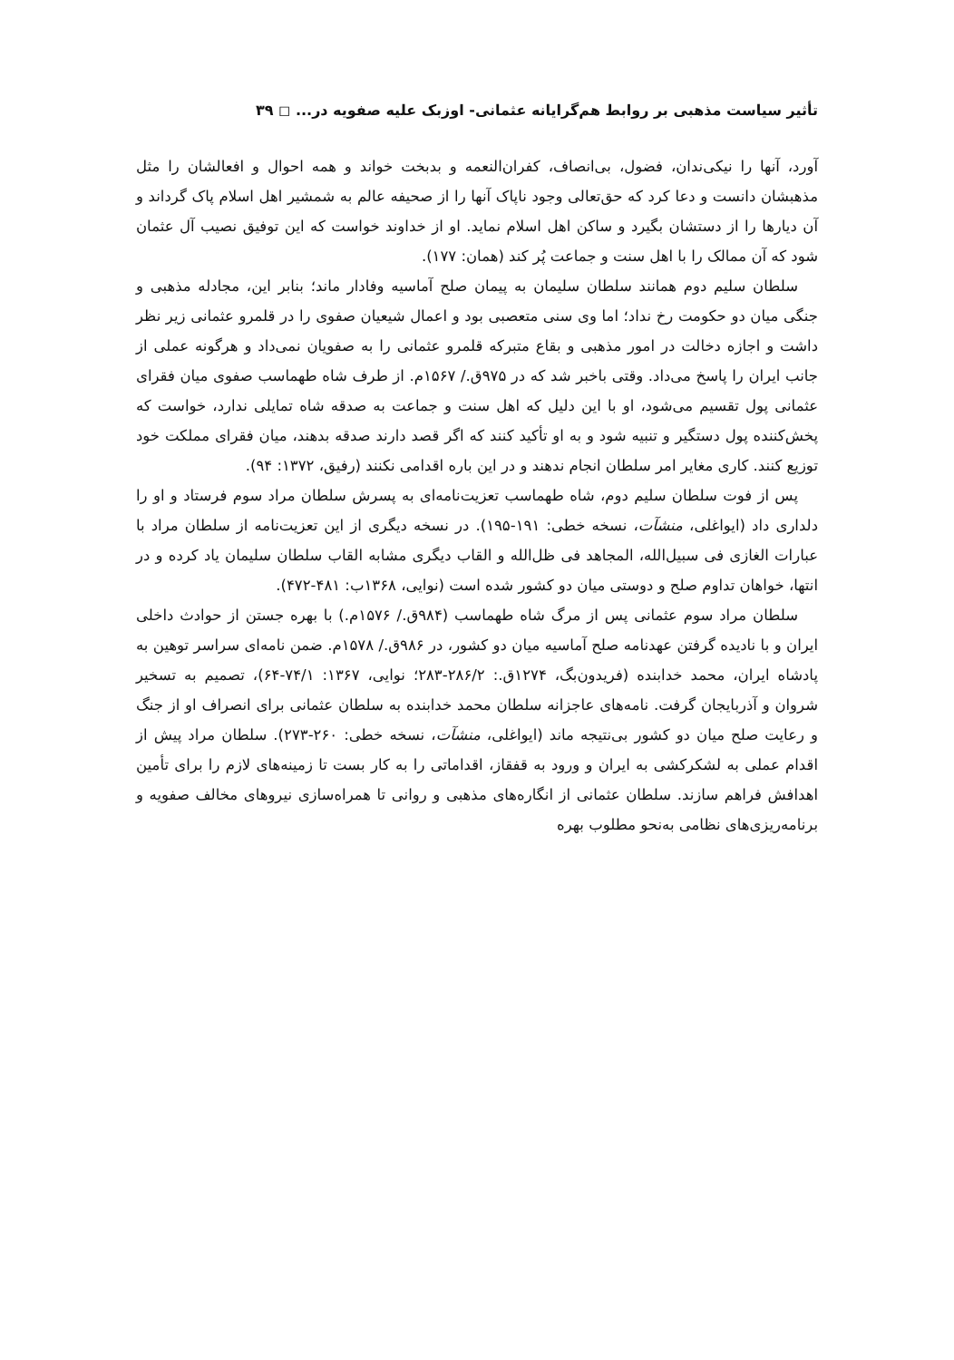تأثیر سیاست مذهبی بر روابط هم‌گرایانه عثمانی- اوزبک علیه صفویه در... ◻ ۳۹
آورد، آنها را نیکی‌ندان، فضول، بی‌انصاف، کفران‌النعمه و بدبخت خواند و همه احوال و افعالشان را مثل مذهبشان دانست و دعا کرد که حق‌تعالی وجود ناپاک آنها را از صحیفه عالم به شمشیر اهل اسلام پاک گرداند و آن دیارها را از دستشان بگیرد و ساکن اهل اسلام نماید. او از خداوند خواست که این توفیق نصیب آل عثمان شود که آن ممالک را با اهل سنت و جماعت پُر کند (همان: ۱۷۷).
سلطان سلیم دوم همانند سلطان سلیمان به پیمان صلح آماسیه وفادار ماند؛ بنابر این، مجادله مذهبی و جنگی میان دو حکومت رخ نداد؛ اما وی سنی متعصبی بود و اعمال شیعیان صفوی را در قلمرو عثمانی زیر نظر داشت و اجازه دخالت در امور مذهبی و بقاع متبرکه قلمرو عثمانی را به صفویان نمی‌داد و هرگونه عملی از جانب ایران را پاسخ می‌داد. وقتی باخبر شد که در ۹۷۵ق./ ۱۵۶۷م. از طرف شاه طهماسب صفوی میان فقرای عثمانی پول تقسیم می‌شود، او با این دلیل که اهل سنت و جماعت به صدقه شاه تمایلی ندارد، خواست که پخش‌کننده پول دستگیر و تنبیه شود و به او تأکید کنند که اگر قصد دارند صدقه بدهند، میان فقرای مملکت خود توزیع کنند. کاری مغایر امر سلطان انجام ندهند و در این باره اقدامی نکنند (رفیق، ۱۳۷۲: ۹۴).
پس از فوت سلطان سلیم دوم، شاه طهماسب تعزیت‌نامه‌ای به پسرش سلطان مراد سوم فرستاد و او را دلداری داد (ایواغلی، منشآت، نسخه خطی: ۱۹۱-۱۹۵). در نسخه دیگری از این تعزیت‌نامه از سلطان مراد با عبارات الغازی فی سبیل‌الله، المجاهد فی ظل‌الله و القاب دیگری مشابه القاب سلطان سلیمان یاد کرده و در انتها، خواهان تداوم صلح و دوستی میان دو کشور شده است (نوایی، ۱۳۶۸ب: ۴۸۱-۴۷۲).
سلطان مراد سوم عثمانی پس از مرگ شاه طهماسب (۹۸۴ق./ ۱۵۷۶م.) با بهره جستن از حوادث داخلی ایران و با نادیده گرفتن عهدنامه صلح آماسیه میان دو کشور، در ۹۸۶ق./ ۱۵۷۸م. ضمن نامه‌ای سراسر توهین به پادشاه ایران، محمد خدابنده (فریدون‌بگ، ۱۲۷۴ق.: ۲۸۶/۲-۲۸۳؛ نوایی، ۱۳۶۷: ۷۴/۱-۶۴)، تصمیم به تسخیر شروان و آذربایجان گرفت. نامه‌های عاجزانه سلطان محمد خدابنده به سلطان عثمانی برای انصراف او از جنگ و رعایت صلح میان دو کشور بی‌نتیجه ماند (ایواغلی، منشآت، نسخه خطی: ۲۶۰-۲۷۳). سلطان مراد پیش از اقدام عملی به لشکرکشی به ایران و ورود به قفقاز، اقداماتی را به کار بست تا زمینه‌های لازم را برای تأمین اهدافش فراهم سازند. سلطان عثمانی از انگاره‌های مذهبی و روانی تا همراه‌سازی نیروهای مخالف صفویه و برنامه‌ریزی‌های نظامی به‌نحو مطلوب بهره